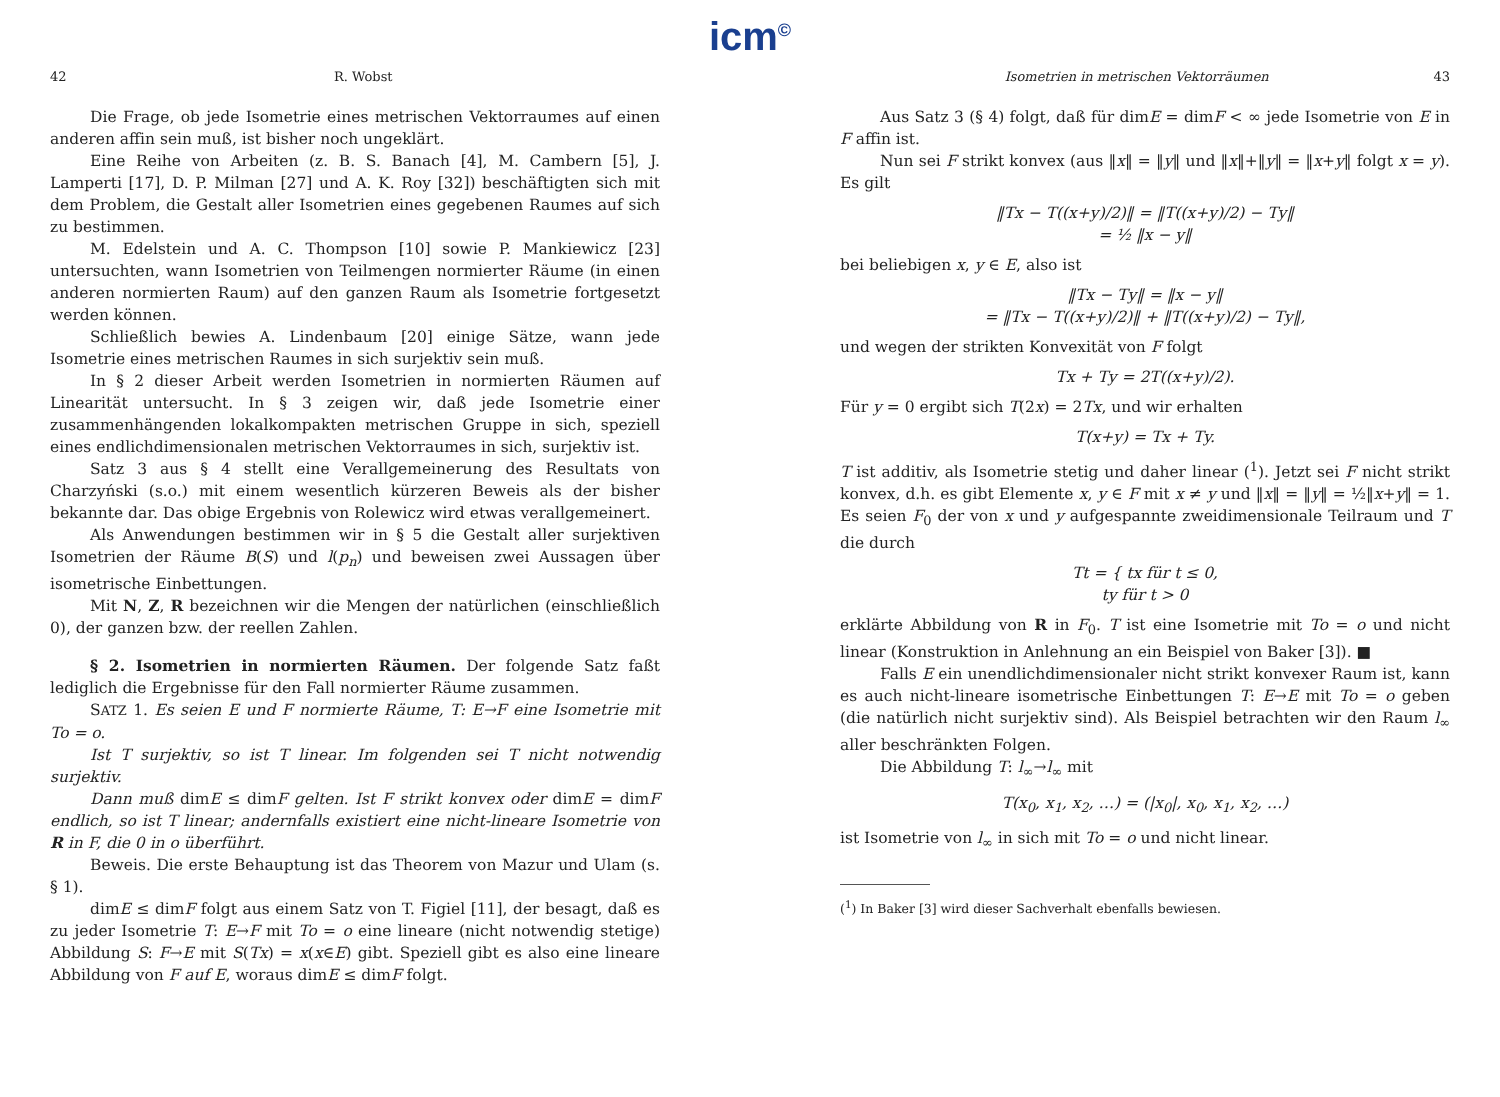icm<sup>©</sup>
42 R. Wobst
Die Frage, ob jede Isometrie eines metrischen Vektorraumes auf einen anderen affin sein muß, ist bisher noch ungeklärt.
Eine Reihe von Arbeiten (z. B. S. Banach [4], M. Cambern [5], J. Lamperti [17], D. P. Milman [27] und A. K. Roy [32]) beschäftigten sich mit dem Problem, die Gestalt aller Isometrien eines gegebenen Raumes auf sich zu bestimmen.
M. Edelstein und A. C. Thompson [10] sowie P. Mankiewicz [23] untersuchten, wann Isometrien von Teilmengen normierter Räume (in einen anderen normierten Raum) auf den ganzen Raum als Isometrie fortgesetzt werden können.
Schließlich bewies A. Lindenbaum [20] einige Sätze, wann jede Isometrie eines metrischen Raumes in sich surjektiv sein muß.
In § 2 dieser Arbeit werden Isometrien in normierten Räumen auf Linearität untersucht. In § 3 zeigen wir, daß jede Isometrie einer zusammenhängenden lokalkompakten metrischen Gruppe in sich, speziell eines endlichdimensionalen metrischen Vektorraumes in sich, surjektiv ist.
Satz 3 aus § 4 stellt eine Verallgemeinerung des Resultats von Charzyński (s.o.) mit einem wesentlich kürzeren Beweis als der bisher bekannte dar. Das obige Ergebnis von Rolewicz wird etwas verallgemeinert.
Als Anwendungen bestimmen wir in § 5 die Gestalt aller surjektiven Isometrien der Räume B(S) und l(p<sub>n</sub>) und beweisen zwei Aussagen über isometrische Einbettungen.
Mit N, Z, R bezeichnen wir die Mengen der natürlichen (einschließlich 0), der ganzen bzw. der reellen Zahlen.
§ 2. Isometrien in normierten Räumen. Der folgende Satz faßt lediglich die Ergebnisse für den Fall normierter Räume zusammen.
SATZ 1. Es seien E und F normierte Räume, T: E→F eine Isometrie mit To = o.
Ist T surjektiv, so ist T linear. Im folgenden sei T nicht notwendig surjektiv.
Dann muß dimE ≤ dimF gelten. Ist F strikt konvex oder dimE = dimF endlich, so ist T linear; andernfalls existiert eine nicht-lineare Isometrie von R in F, die 0 in o überführt.
Beweis. Die erste Behauptung ist das Theorem von Mazur und Ulam (s. § 1).
dimE ≤ dimF folgt aus einem Satz von T. Figiel [11], der besagt, daß es zu jeder Isometrie T: E→F mit To = o eine lineare (nicht notwendig stetige) Abbildung S: F→E mit S(Tx) = x(x∈E) gibt. Speziell gibt es also eine lineare Abbildung von F auf E, woraus dimE ≤ dimF folgt.
Isometrien in metrischen Vektorräumen 43
Aus Satz 3 (§ 4) folgt, daß für dimE = dimF < ∞ jede Isometrie von E in F affin ist.
Nun sei F strikt konvex (aus ‖x‖ = ‖y‖ und ‖x‖+‖y‖ = ‖x+y‖ folgt x = y). Es gilt
‖Tx − T((x+y)/2)‖ = ‖T((x+y)/2) − Ty‖
= ½ ‖x − y‖
bei beliebigen x, y ∈ E, also ist
‖Tx − Ty‖ = ‖x − y‖
= ‖Tx − T((x+y)/2)‖ + ‖T((x+y)/2) − Ty‖,
und wegen der strikten Konvexität von F folgt
Tx + Ty = 2T((x+y)/2).
Für y = 0 ergibt sich T(2x) = 2Tx, und wir erhalten
T(x+y) = Tx + Ty.
T ist additiv, als Isometrie stetig und daher linear (<sup>1</sup>). Jetzt sei F nicht strikt konvex, d.h. es gibt Elemente x, y ∈ F mit x ≠ y und ‖x‖ = ‖y‖ = ½‖x+y‖ = 1. Es seien F<sub>0</sub> der von x und y aufgespannte zweidimensionale Teilraum und T die durch
Tt = { tx für t ≤ 0,
ty für t > 0
erklärte Abbildung von R in F<sub>0</sub>. T ist eine Isometrie mit To = o und nicht linear (Konstruktion in Anlehnung an ein Beispiel von Baker [3]). ■
Falls E ein unendlichdimensionaler nicht strikt konvexer Raum ist, kann es auch nicht-lineare isometrische Einbettungen T: E→E mit To = o geben (die natürlich nicht surjektiv sind). Als Beispiel betrachten wir den Raum l<sub>∞</sub> aller beschränkten Folgen.
Die Abbildung T: l<sub>∞</sub>→l<sub>∞</sub> mit
T(x<sub>0</sub>, x<sub>1</sub>, x<sub>2</sub>, …) = (|x<sub>0</sub>|, x<sub>0</sub>, x<sub>1</sub>, x<sub>2</sub>, …)
ist Isometrie von l<sub>∞</sub> in sich mit To = o und nicht linear.
(<sup>1</sup>) In Baker [3] wird dieser Sachverhalt ebenfalls bewiesen.